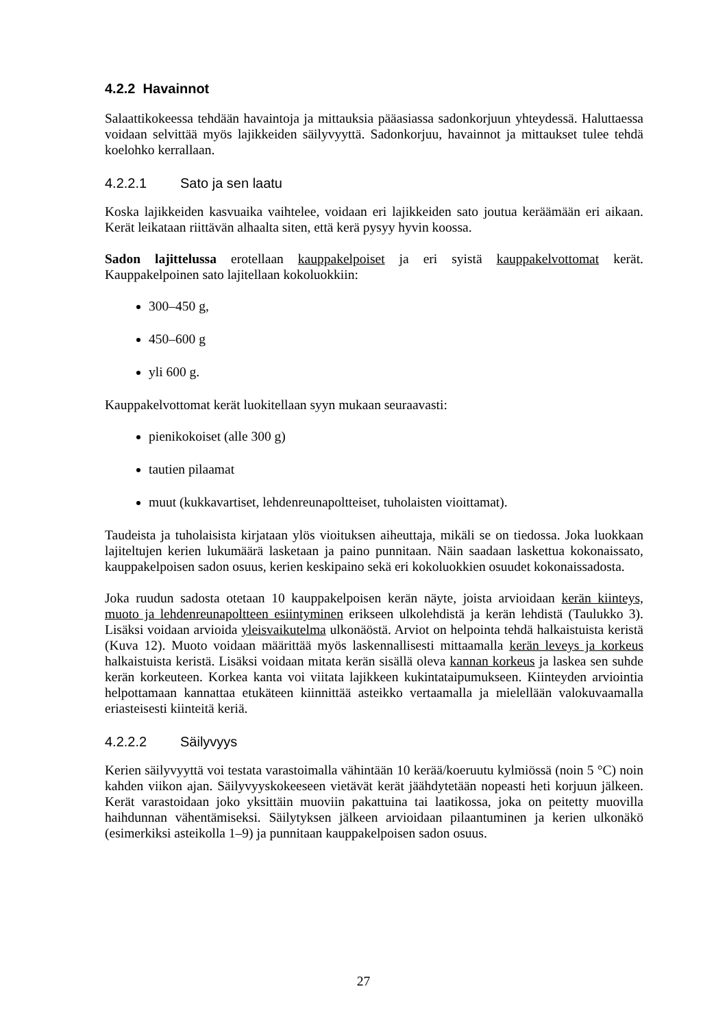4.2.2 Havainnot
Salaattikokeessa tehdään havaintoja ja mittauksia pääasiassa sadonkorjuun yhteydessä. Haluttaessa voidaan selvittää myös lajikkeiden säilyvyyttä. Sadonkorjuu, havainnot ja mittaukset tulee tehdä koelohko kerrallaan.
4.2.2.1 Sato ja sen laatu
Koska lajikkeiden kasvuaika vaihtelee, voidaan eri lajikkeiden sato joutua keräämään eri aikaan. Kerät leikataan riittävän alhaalta siten, että kerä pysyy hyvin koossa.
Sadon lajittelussa erotellaan kauppakelpoiset ja eri syistä kauppakelvottomat kerät. Kauppakelpoinen sato lajitellaan kokoluokkiin:
300–450 g,
450–600 g
yli 600 g.
Kauppakelvottomat kerät luokitellaan syyn mukaan seuraavasti:
pienikokoiset (alle 300 g)
tautien pilaamat
muut (kukkavartiset, lehdenreunapoltteiset, tuholaisten vioittamat).
Taudeista ja tuholaisista kirjataan ylös vioituksen aiheuttaja, mikäli se on tiedossa. Joka luokkaan lajiteltujen kerien lukumäärä lasketaan ja paino punnitaan. Näin saadaan laskettua kokonaissato, kauppakelpoisen sadon osuus, kerien keskipaino sekä eri kokoluokkien osuudet kokonaissadosta.
Joka ruudun sadosta otetaan 10 kauppakelpoisen kerän näyte, joista arvioidaan kerän kiinteys, muoto ja lehdenreunapoltteen esiintyminen erikseen ulkolehdistä ja kerän lehdistä (Taulukko 3). Lisäksi voidaan arvioida yleisvaikutelma ulkonäöstä. Arviot on helpointa tehdä halkaistuista keristä (Kuva 12). Muoto voidaan määrittää myös laskennallisesti mittaamalla kerän leveys ja korkeus halkaistuista keristä. Lisäksi voidaan mitata kerän sisällä oleva kannan korkeus ja laskea sen suhde kerän korkeuteen. Korkea kanta voi viitata lajikkeen kukintataipumukseen. Kiinteyden arviointia helpottamaan kannattaa etukäteen kiinnittää asteikko vertaamalla ja mielellään valokuvaamalla eriasteisesti kiinteitä keriä.
4.2.2.2 Säilyvyys
Kerien säilyvyyttä voi testata varastoimalla vähintään 10 kerää/koeruutu kylmiössä (noin 5 °C) noin kahden viikon ajan. Säilyvyyskokeeseen vietävät kerät jäähdytetään nopeasti heti korjuun jälkeen. Kerät varastoidaan joko yksittäin muoviin pakattuina tai laatikossa, joka on peitetty muovilla haihdunnan vähentämiseksi. Säilytyksen jälkeen arvioidaan pilaantuminen ja kerien ulkonäkö (esimerkiksi asteikolla 1–9) ja punnitaan kauppakelpoisen sadon osuus.
27